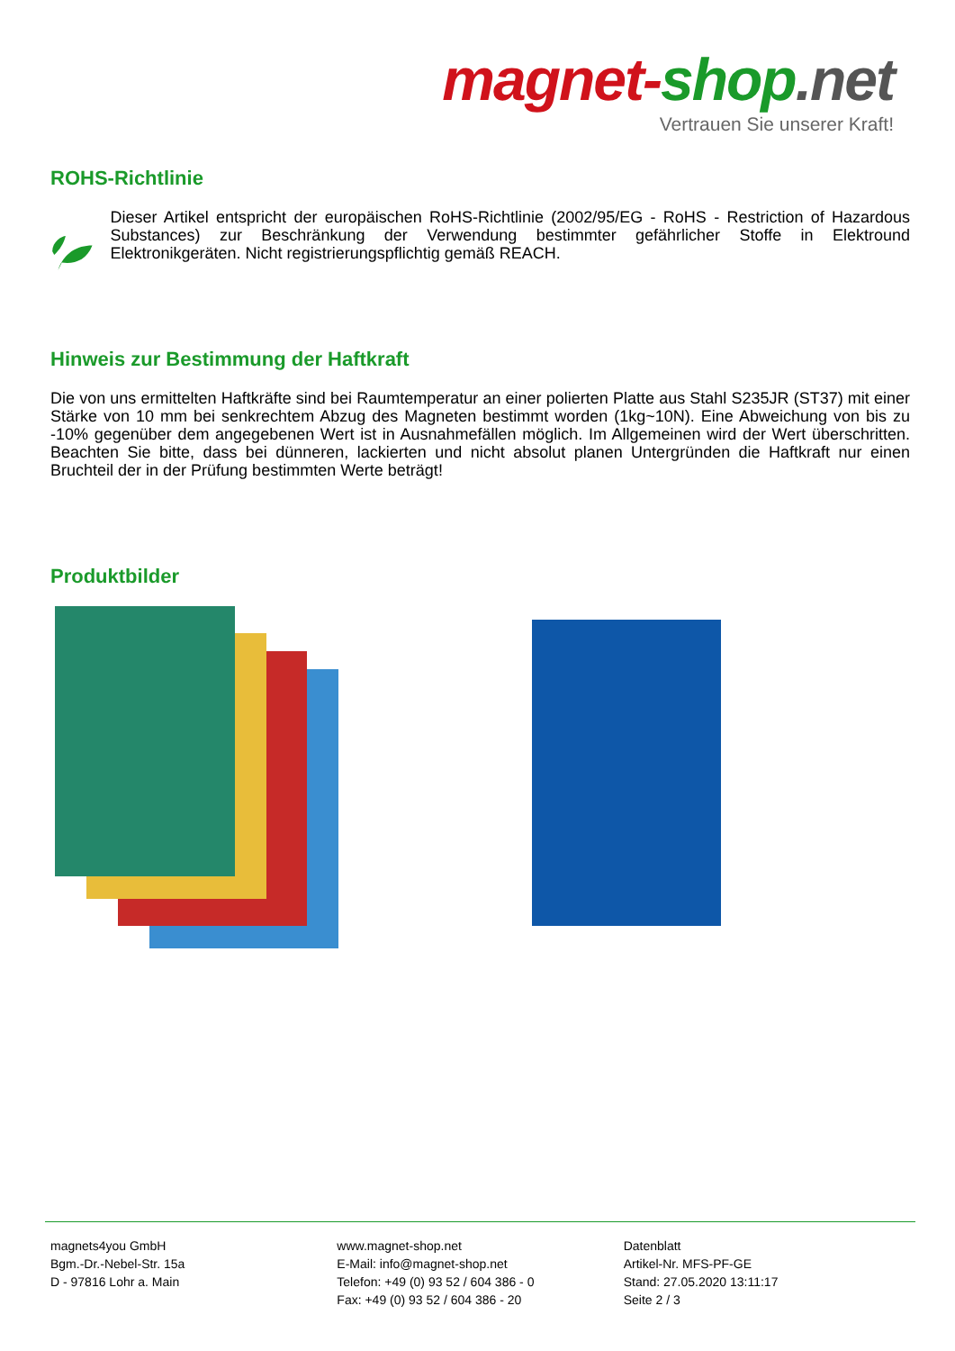magnet-shop.net
Vertrauen Sie unserer Kraft!
ROHS-Richtlinie
Dieser Artikel entspricht der europäischen RoHS-Richtlinie (2002/95/EG - RoHS - Restriction of Hazardous Substances) zur Beschränkung der Verwendung bestimmter gefährlicher Stoffe in Elektround Elektronikgeräten. Nicht registrierungspflichtig gemäß REACH.
Hinweis zur Bestimmung der Haftkraft
Die von uns ermittelten Haftkräfte sind bei Raumtemperatur an einer polierten Platte aus Stahl S235JR (ST37) mit einer Stärke von 10 mm bei senkrechtem Abzug des Magneten bestimmt worden (1kg~10N). Eine Abweichung von bis zu -10% gegenüber dem angegebenen Wert ist in Ausnahmefällen möglich. Im Allgemeinen wird der Wert überschritten. Beachten Sie bitte, dass bei dünneren, lackierten und nicht absolut planen Untergründen die Haftkraft nur einen Bruchteil der in der Prüfung bestimmten Werte beträgt!
Produktbilder
magnets4you GmbH
Bgm.-Dr.-Nebel-Str. 15a
D - 97816 Lohr a. Main
www.magnet-shop.net
E-Mail: info@magnet-shop.net
Telefon: +49 (0) 93 52 / 604 386 - 0
Fax: +49 (0) 93 52 / 604 386 - 20
Datenblatt
Artikel-Nr. MFS-PF-GE
Stand: 27.05.2020 13:11:17
Seite 2 / 3